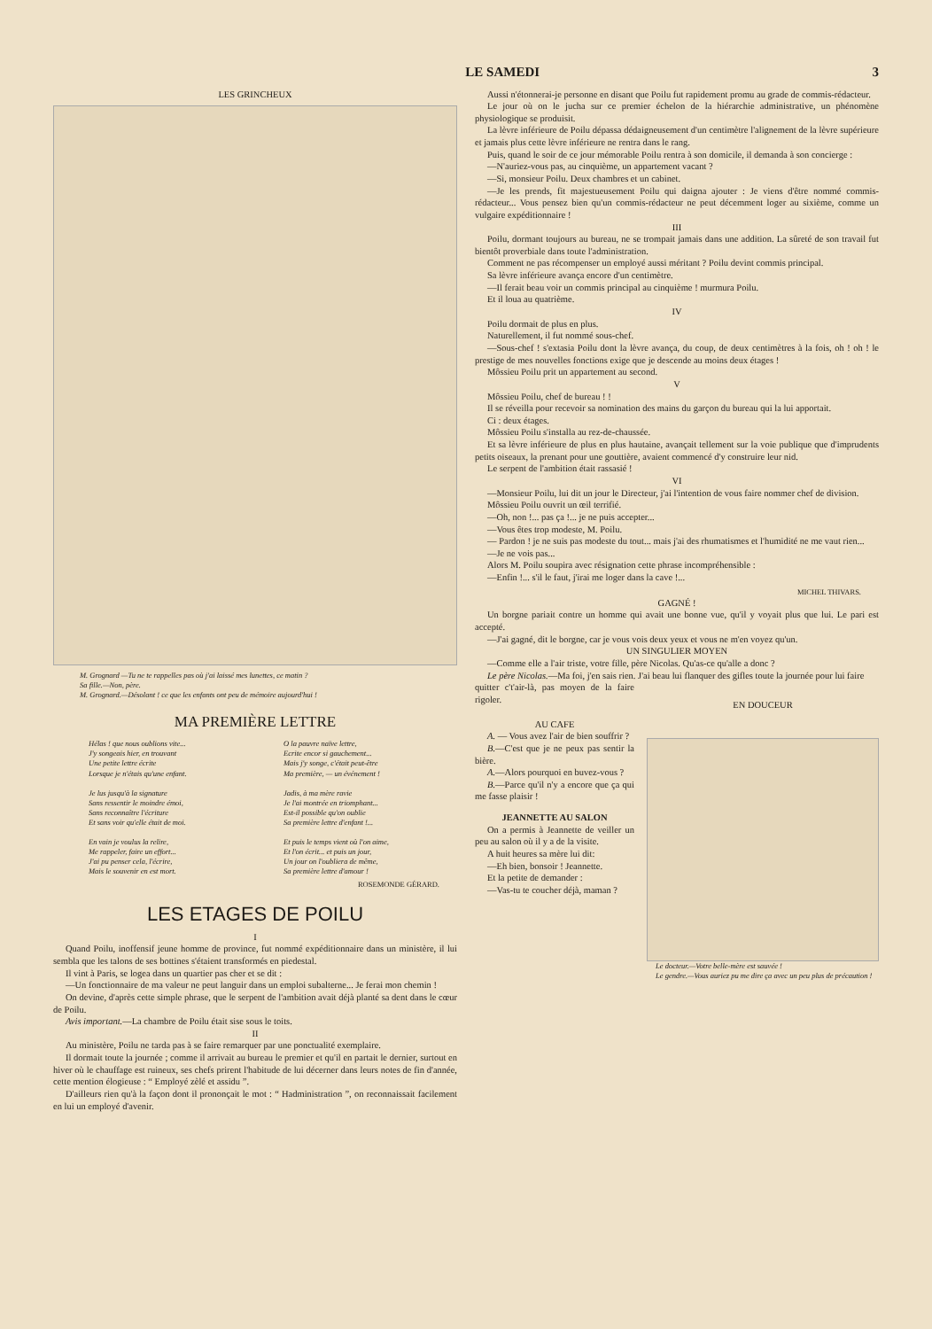LE SAMEDI 3
LES GRINCHEUX
M. Grognard —Tu ne te rappelles pas où j'ai laissé mes lunettes, ce matin ?
Sa fille.—Non, père.
M. Grognard.—Désolant ! ce que les enfants ont peu de mémoire aujourd'hui !
MA PREMIÈRE LETTRE
Hélas ! que nous oublions vite...
J'y songeais hier, en trouvant
Une petite lettre écrite
Lorsque je n'étais qu'une enfant.
Je lus jusqu'à la signature
Sans ressentir le moindre émoi,
Sans reconnaître l'écriture
Et sans voir qu'elle était de moi.
En vain je voulus la relire,
Me rappeler, faire un effort...
J'ai pu penser cela, l'écrire,
Mais le souvenir en est mort.
O la pauvre naïve lettre,
Ecrite encor si gauchement...
Mais j'y songe, c'était peut-être
Ma première, — un événement !
Jadis, à ma mère ravie
Je l'ai montrée en triomphant...
Est-il possible qu'on oublie
Sa première lettre d'enfant !...
Et puis le temps vient où l'on aime,
Et l'on écrit... et puis un jour,
Un jour on l'oubliera de même,
Sa première lettre d'amour !
ROSEMONDE GÉRARD.
LES ETAGES DE POILU
I
Quand Poilu, inoffensif jeune homme de province, fut nommé expéditionnaire dans un ministère, il lui sembla que les talons de ses bottines s'étaient transformés en piedestal.
Il vint à Paris, se logea dans un quartier pas cher et se dit :
—Un fonctionnaire de ma valeur ne peut languir dans un emploi subalterne... Je ferai mon chemin !
On devine, d'après cette simple phrase, que le serpent de l'ambition avait déjà planté sa dent dans le cœur de Poilu.
Avis important.—La chambre de Poilu était sise sous le toits.
II
Au ministère, Poilu ne tarda pas à se faire remarquer par une ponctualité exemplaire.
Il dormait toute la journée ; comme il arrivait au bureau le premier et qu'il en partait le dernier, surtout en hiver où le chauffage est ruineux, ses chefs prirent l'habitude de lui décerner dans leurs notes de fin d'année, cette mention élogieuse : “ Employé zèlé et assidu ”.
D'ailleurs rien qu'à la façon dont il prononçait le mot : “ Hadministration ”, on reconnaissait facilement en lui un employé d'avenir.
Aussi n'étonnerai-je personne en disant que Poilu fut rapidement promu au grade de commis-rédacteur.
Le jour où on le jucha sur ce premier échelon de la hiérarchie administrative, un phénomène physiologique se produisit.
La lèvre inférieure de Poilu dépassa dédaigneusement d'un centimètre l'alignement de la lèvre supérieure et jamais plus cette lèvre inférieure ne rentra dans le rang.
Puis, quand le soir de ce jour mémorable Poilu rentra à son domicile, il demanda à son concierge :
—N'auriez-vous pas, au cinquième, un appartement vacant ?
—Si, monsieur Poilu. Deux chambres et un cabinet.
—Je les prends, fit majestueusement Poilu qui daigna ajouter : Je viens d'être nommé commis-rédacteur... Vous pensez bien qu'un commis-rédacteur ne peut décemment loger au sixième, comme un vulgaire expéditionnaire !
III
Poilu, dormant toujours au bureau, ne se trompait jamais dans une addition. La sûreté de son travail fut bientôt proverbiale dans toute l'administration.
Comment ne pas récompenser un employé aussi méritant ? Poilu devint commis principal.
Sa lèvre inférieure avança encore d'un centimètre.
—Il ferait beau voir un commis principal au cinquième ! murmura Poilu.
Et il loua au quatrième.
IV
Poilu dormait de plus en plus.
Naturellement, il fut nommé sous-chef.
—Sous-chef ! s'extasia Poilu dont la lèvre avança, du coup, de deux centimètres à la fois, oh ! oh ! le prestige de mes nouvelles fonctions exige que je descende au moins deux étages !
Môssieu Poilu prit un appartement au second.
V
Môssieu Poilu, chef de bureau ! !
Il se réveilla pour recevoir sa nomination des mains du garçon du bureau qui la lui apportait.
Ci : deux étages.
Môssieu Poilu s'installa au rez-de-chaussée.
Et sa lèvre inférieure de plus en plus hautaine, avançait tellement sur la voie publique que d'imprudents petits oiseaux, la prenant pour une gouttière, avaient commencé d'y construire leur nid.
Le serpent de l'ambition était rassasié !
VI
—Monsieur Poilu, lui dit un jour le Directeur, j'ai l'intention de vous faire nommer chef de division.
Môssieu Poilu ouvrit un œil terrifié.
—Oh, non !... pas ça !... je ne puis accepter...
—Vous êtes trop modeste, M. Poilu.
— Pardon ! je ne suis pas modeste du tout... mais j'ai des rhumatismes et l'humidité ne me vaut rien...
—Je ne vois pas...
Alors M. Poilu soupira avec résignation cette phrase incompréhensible :
—Enfin !... s'il le faut, j'irai me loger dans la cave !...
MICHEL THIVARS.
GAGNÉ !
Un borgne pariait contre un homme qui avait une bonne vue, qu'il y voyait plus que lui. Le pari est accepté.
—J'ai gagné, dit le borgne, car je vous vois deux yeux et vous ne m'en voyez qu'un.
UN SINGULIER MOYEN
—Comme elle a l'air triste, votre fille, père Nicolas. Qu'as-ce qu'alle a donc ?
Le père Nicolas.—Ma foi, j'en sais rien. J'ai beau lui flanquer des gifles toute la journée pour lui faire
quitter c't'air-là, pas moyen de la faire rigoler.
AU CAFE
A. — Vous avez l'air de bien souffrir ?
B.—C'est que je ne peux pas sentir la bière.
A.—Alors pourquoi en buvez-vous ?
B.—Parce qu'il n'y a encore que ça qui me fasse plaisir !
JEANNETTE AU SALON
On a permis à Jeannette de veiller un peu au salon où il y a de la visite.
A huit heures sa mère lui dit:
—Eh bien, bonsoir ! Jeannette.
Et la petite de demander :
—Vas-tu te coucher déjà, maman ?
EN DOUCEUR
Le docteur.—Votre belle-mère est sauvée !
Le gendre.—Vous auriez pu me dire ça avec un peu plus de précaution !